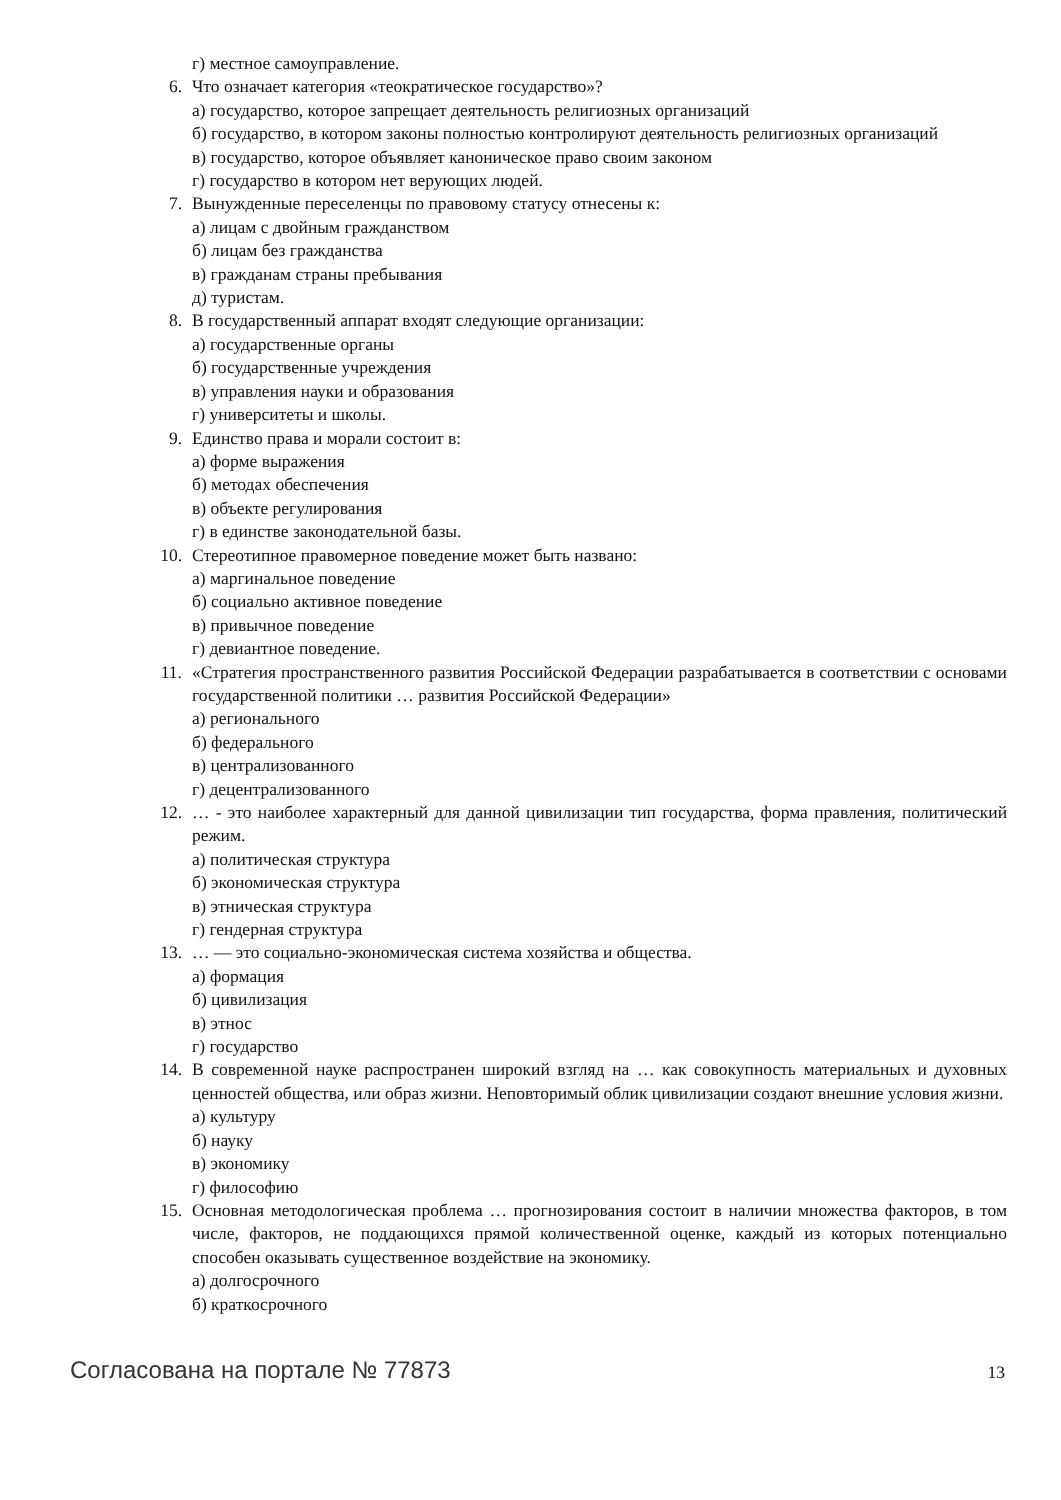г) местное самоуправление.
6. Что означает категория «теократическое государство»?
а) государство, которое запрещает деятельность религиозных организаций
б) государство, в котором законы полностью контролируют деятельность религиозных организаций
в) государство, которое объявляет каноническое право своим законом
г) государство в котором нет верующих людей.
7. Вынужденные переселенцы по правовому статусу отнесены к:
а) лицам с двойным гражданством
б) лицам без гражданства
в) гражданам страны пребывания
д) туристам.
8. В государственный аппарат входят следующие организации:
а) государственные органы
б) государственные учреждения
в) управления науки и образования
г) университеты и школы.
9. Единство права и морали состоит в:
а) форме выражения
б) методах обеспечения
в) объекте регулирования
г) в единстве законодательной базы.
10. Стереотипное правомерное поведение может быть названо:
а) маргинальное поведение
б) социально активное поведение
в) привычное поведение
г) девиантное поведение.
11. «Стратегия пространственного развития Российской Федерации разрабатывается в соответствии с основами государственной политики … развития Российской Федерации»
а) регионального
б) федерального
в) централизованного
г) децентрализованного
12. … - это наиболее характерный для данной цивилизации тип государства, форма правления, политический режим.
а) политическая структура
б) экономическая структура
в) этническая структура
г) гендерная структура
13. … — это социально-экономическая система хозяйства и общества.
а) формация
б) цивилизация
в) этнос
г) государство
14. В современной науке распространен широкий взгляд на … как совокупность материальных и духовных ценностей общества, или образ жизни. Неповторимый облик цивилизации создают внешние условия жизни.
а) культуру
б) науку
в) экономику
г) философию
15. Основная методологическая проблема … прогнозирования состоит в наличии множества факторов, в том числе, факторов, не поддающихся прямой количественной оценке, каждый из которых потенциально способен оказывать существенное воздействие на экономику.
а) долгосрочного
б) краткосрочного
Согласована на портале № 77873 13